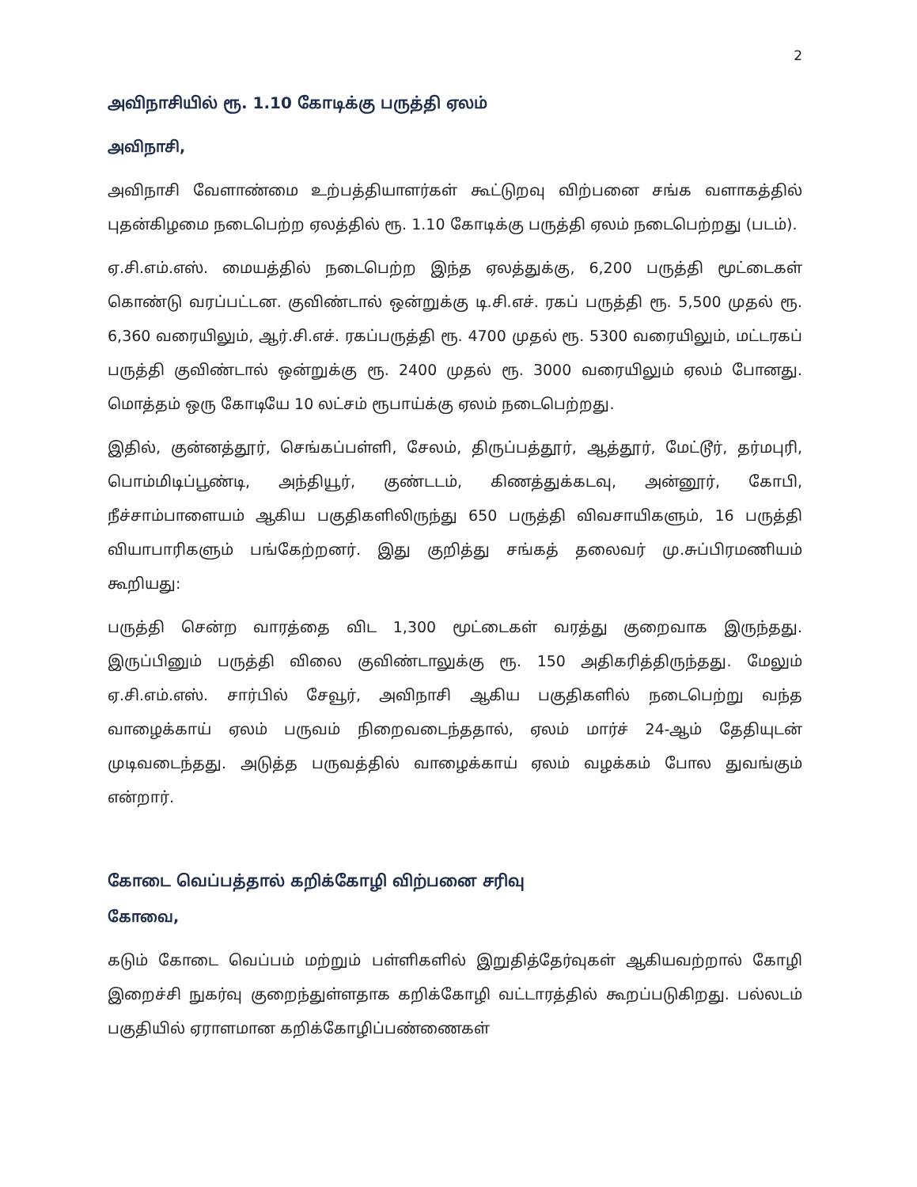2
அவிநாசியில் ரூ. 1.10 கோடிக்கு பருத்தி ஏலம்
அவிநாசி,
அவிநாசி வேளாண்மை உற்பத்தியாளர்கள் கூட்டுறவு விற்பனை சங்க வளாகத்தில் புதன்கிழமை நடைபெற்ற ஏலத்தில் ரூ. 1.10 கோடிக்கு பருத்தி ஏலம் நடைபெற்றது (படம்).
ஏ.சி.எம்.எஸ். மையத்தில் நடைபெற்ற இந்த ஏலத்துக்கு, 6,200 பருத்தி மூட்டைகள் கொண்டு வரப்பட்டன. குவிண்டால் ஒன்றுக்கு டி.சி.எச். ரகப் பருத்தி ரூ. 5,500 முதல் ரூ. 6,360 வரையிலும், ஆர்.சி.எச். ரகப்பருத்தி ரூ. 4700 முதல் ரூ. 5300 வரையிலும், மட்டரகப் பருத்தி குவிண்டால் ஒன்றுக்கு ரூ. 2400 முதல் ரூ. 3000 வரையிலும் ஏலம் போனது. மொத்தம் ஒரு கோடியே 10 லட்சம் ரூபாய்க்கு ஏலம் நடைபெற்றது.
இதில், குன்னத்தூர், செங்கப்பள்ளி, சேலம், திருப்பத்தூர், ஆத்தூர், மேட்டூர், தர்மபுரி, பொம்மிடிப்பூண்டி, அந்தியூர், குண்டடம், கிணத்துக்கடவு, அன்னூர், கோபி, நீச்சாம்பாளையம் ஆகிய பகுதிகளிலிருந்து 650 பருத்தி விவசாயிகளும், 16 பருத்தி வியாபாரிகளும் பங்கேற்றனர். இது குறித்து சங்கத் தலைவர் மு.சுப்பிரமணியம் கூறியது:
பருத்தி சென்ற வாரத்தை விட 1,300 மூட்டைகள் வரத்து குறைவாக இருந்தது. இருப்பினும் பருத்தி விலை குவிண்டாலுக்கு ரூ. 150 அதிகரித்திருந்தது. மேலும் ஏ.சி.எம்.எஸ். சார்பில் சேவூர், அவிநாசி ஆகிய பகுதிகளில் நடைபெற்று வந்த வாழைக்காய் ஏலம் பருவம் நிறைவடைந்ததால், ஏலம் மார்ச் 24-ஆம் தேதியுடன் முடிவடைந்தது. அடுத்த பருவத்தில் வாழைக்காய் ஏலம் வழக்கம் போல துவங்கும் என்றார்.
கோடை வெப்பத்தால் கறிக்கோழி விற்பனை சரிவு
கோவை,
கடும் கோடை வெப்பம் மற்றும் பள்ளிகளில் இறுதித்தேர்வுகள் ஆகியவற்றால் கோழி இறைச்சி நுகர்வு குறைந்துள்ளதாக கறிக்கோழி வட்டாரத்தில் கூறப்படுகிறது. பல்லடம் பகுதியில் ஏராளமான கறிக்கோழிப்பண்ணைகள்